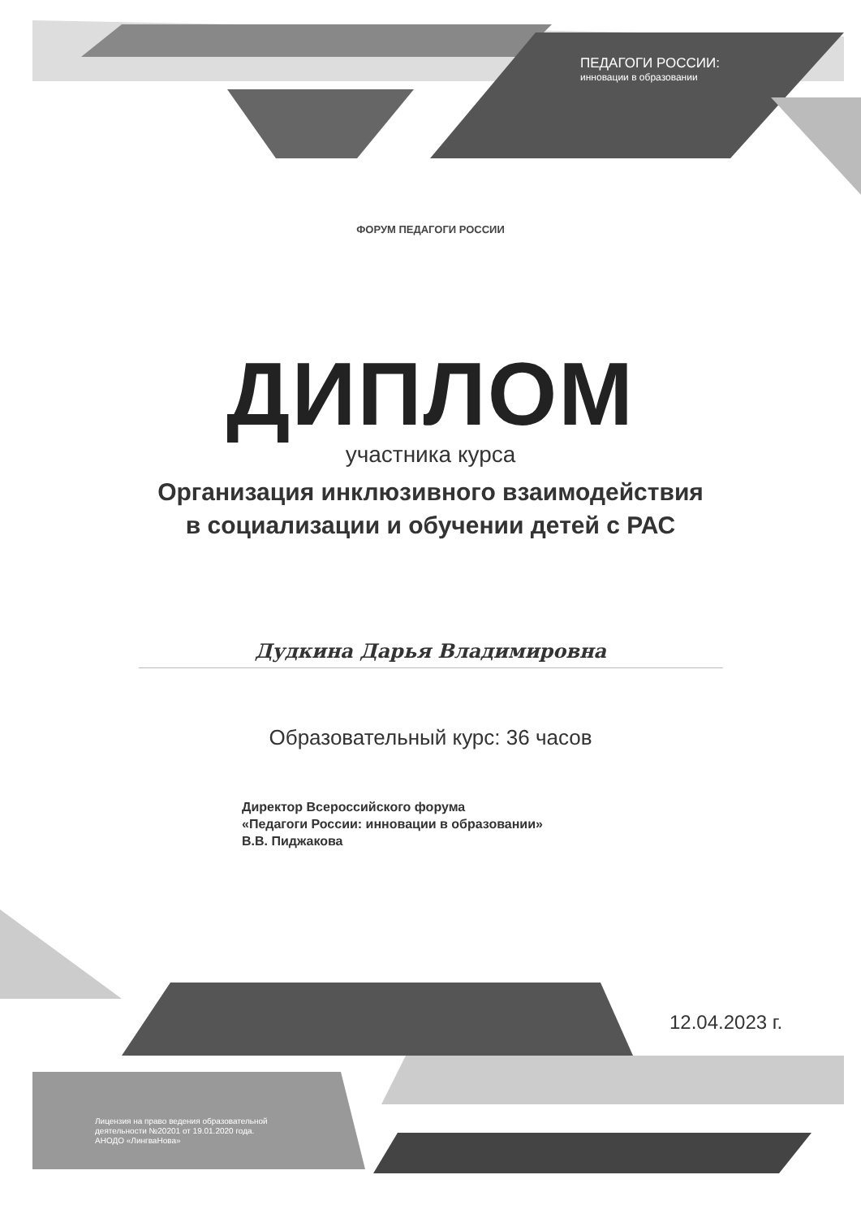ПЕДАГОГИ РОССИИ:
инновации в образовании
ФОРУМ ПЕДАГОГИ РОССИИ
ДИПЛОМ
участника курса
Организация инклюзивного взаимодействия
в социализации и обучении детей с РАС
Дудкина Дарья Владимировна
Образовательный курс: 36 часов
Директор Всероссийского форума
«Педагоги России: инновации в образовании»
В.В. Пиджакова
12.04.2023 г.
Лицензия на право ведения образовательной
деятельности №20201 от 19.01.2020 года.
АНОДО «ЛингваНова»